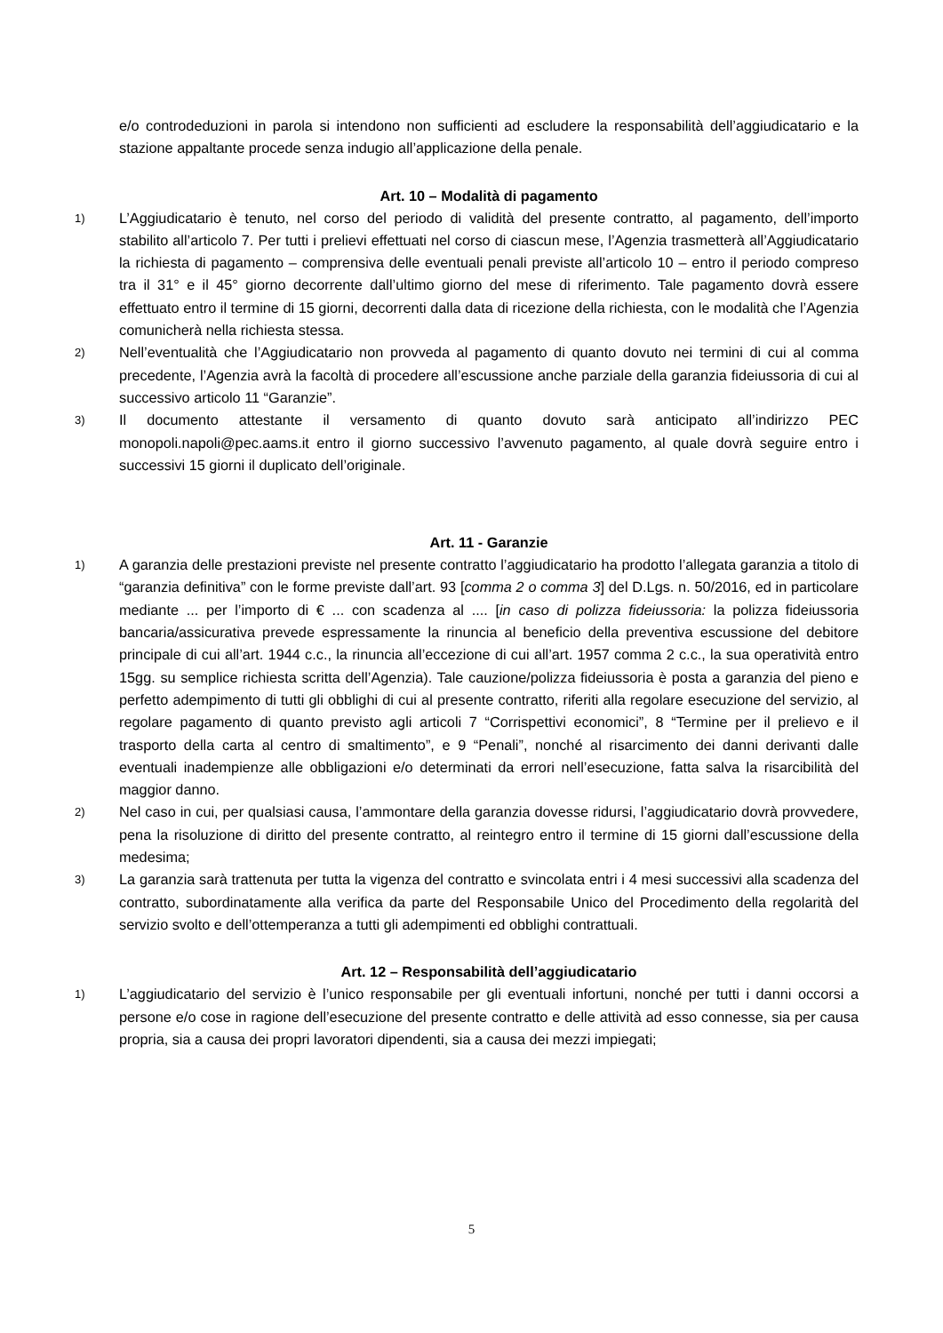e/o controdeduzioni in parola si intendono non sufficienti ad escludere la responsabilità dell’aggiudicatario e la stazione appaltante procede senza indugio all’applicazione della penale.
Art. 10 – Modalità di pagamento
1)
L’Aggiudicatario è tenuto, nel corso del periodo di validità del presente contratto, al pagamento, dell’importo stabilito all’articolo 7. Per tutti i prelievi effettuati nel corso di ciascun mese, l’Agenzia trasmetterà all’Aggiudicatario la richiesta di pagamento – comprensiva delle eventuali penali previste all’articolo 10 – entro il periodo compreso tra il 31° e il 45° giorno decorrente dall’ultimo giorno del mese di riferimento. Tale pagamento dovrà essere effettuato entro il termine di 15 giorni, decorrenti dalla data di ricezione della richiesta, con le modalità che l’Agenzia comunicherà nella richiesta stessa.
2)
Nell’eventualità che l’Aggiudicatario non provveda al pagamento di quanto dovuto nei termini di cui al comma precedente, l’Agenzia avrà la facoltà di procedere all’escussione anche parziale della garanzia fideiussoria di cui al successivo articolo 11 “Garanzie”.
3)
Il documento attestante il versamento di quanto dovuto sarà anticipato all’indirizzo PEC monopoli.napoli@pec.aams.it entro il giorno successivo l’avvenuto pagamento, al quale dovrà seguire entro i successivi 15 giorni il duplicato dell’originale.
Art. 11 - Garanzie
1)
A garanzia delle prestazioni previste nel presente contratto l’aggiudicatario ha prodotto l’allegata garanzia a titolo di “garanzia definitiva” con le forme previste dall’art. 93 [comma 2 o comma 3] del D.Lgs. n. 50/2016, ed in particolare mediante ... per l’importo di € ... con scadenza al .... [in caso di polizza fideiussoria: la polizza fideiussoria bancaria/assicurativa prevede espressamente la rinuncia al beneficio della preventiva escussione del debitore principale di cui all’art. 1944 c.c., la rinuncia all’eccezione di cui all’art. 1957 comma 2 c.c., la sua operatività entro 15gg. su semplice richiesta scritta dell’Agenzia). Tale cauzione/polizza fideiussoria è posta a garanzia del pieno e perfetto adempimento di tutti gli obblighi di cui al presente contratto, riferiti alla regolare esecuzione del servizio, al regolare pagamento di quanto previsto agli articoli 7 “Corrispettivi economici”, 8 “Termine per il prelievo e il trasporto della carta al centro di smaltimento”, e 9 “Penali”, nonché al risarcimento dei danni derivanti dalle eventuali inadempienze alle obbligazioni e/o determinati da errori nell’esecuzione, fatta salva la risarcibilità del maggior danno.
2)
Nel caso in cui, per qualsiasi causa, l’ammontare della garanzia dovesse ridursi, l’aggiudicatario dovrà provvedere, pena la risoluzione di diritto del presente contratto, al reintegro entro il termine di 15 giorni dall’escussione della medesima;
3)
La garanzia sarà trattenuta per tutta la vigenza del contratto e svincolata entri i 4 mesi successivi alla scadenza del contratto, subordinatamente alla verifica da parte del Responsabile Unico del Procedimento della regolarità del servizio svolto e dell’ottemperanza a tutti gli adempimenti ed obblighi contrattuali.
Art. 12 – Responsabilità dell’aggiudicatario
1)
L’aggiudicatario del servizio è l’unico responsabile per gli eventuali infortuni, nonché per tutti i danni occorsi a persone e/o cose in ragione dell’esecuzione del presente contratto e delle attività ad esso connesse, sia per causa propria, sia a causa dei propri lavoratori dipendenti, sia a causa dei mezzi impiegati;
5